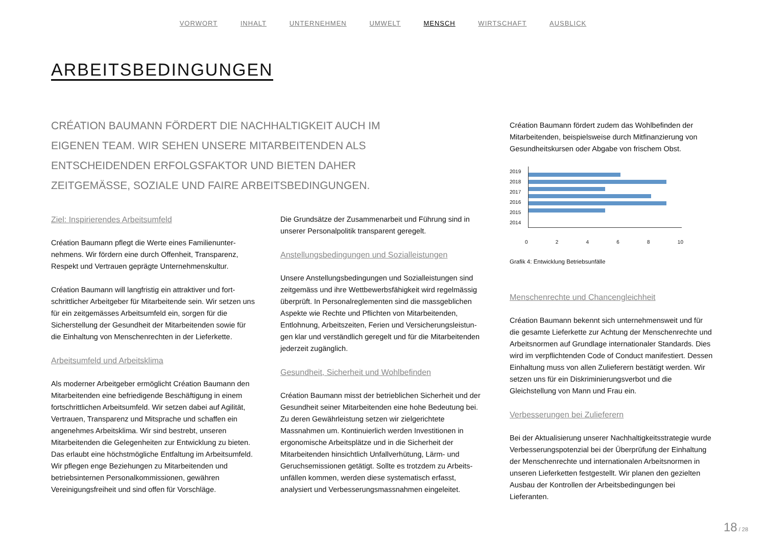VORWORT INHALT UNTERNEHMEN UMWELT MENSCH WIRTSCHAFT AUSBLICK
ARBEITSBEDINGUNGEN
CRÉATION BAUMANN FÖRDERT DIE NACHHALTIGKEIT AUCH IM EIGENEN TEAM. WIR SEHEN UNSERE MITARBEITENDEN ALS ENTSCHEIDENDEN ERFOLGSFAKTOR UND BIETEN DAHER ZEITGEMÄSSE, SOZIALE UND FAIRE ARBEITSBEDINGUNGEN.
Ziel: Inspirierendes Arbeitsumfeld
Création Baumann pflegt die Werte eines Familienunter­nehmens. Wir fördern eine durch Offenheit, Transparenz, Respekt und Vertrauen geprägte Unternehmenskultur.
Création Baumann will langfristig ein attraktiver und fort­schrittlicher Arbeitgeber für Mitarbeitende sein. Wir setzen uns für ein zeitgemässes Arbeitsumfeld ein, sorgen für die Sicherstellung der Gesundheit der Mitarbeitenden sowie für die Einhaltung von Menschenrechten in der Lieferkette.
Arbeitsumfeld und Arbeitsklima
Als moderner Arbeitgeber ermöglicht Création Baumann den Mitarbeitenden eine befriedigende Beschäftigung in einem fortschrittlichen Arbeitsumfeld. Wir setzen dabei auf Agilität, Vertrauen, Transparenz und Mitsprache und schaffen ein angenehmes Arbeitsklima. Wir sind bestrebt, unseren Mitarbeitenden die Gelegenheiten zur Entwicklung zu bieten. Das erlaubt eine höchstmögliche Entfaltung im Arbeitsumfeld. Wir pflegen enge Beziehungen zu Mitarbei­tenden und betriebsinternen Personalkommissionen, ge­währen Vereinigungsfreiheit und sind offen für Vorschläge.
Die Grundsätze der Zusammenarbeit und Führung sind in unserer Personalpolitik transparent geregelt.
Anstellungsbedingungen und Sozialleistungen
Unsere Anstellungsbedingungen und Sozialleistungen sind zeitgemäss und ihre Wettbewerbsfähigkeit wird regelmässig überprüft. In Personalreglementen sind die massgeblichen Aspekte wie Rechte und Pflichten von Mitarbeitenden, Entlohnung, Arbeitszeiten, Ferien und Versicherungsleistun­gen klar und verständlich geregelt und für die Mitarbeiten­den jederzeit zugänglich.
Gesundheit, Sicherheit und Wohlbefinden
Création Baumann misst der betrieblichen Sicherheit und der Gesundheit seiner Mitarbeitenden eine hohe Bedeu­tung bei. Zu deren Gewährleistung setzen wir zielgerichtete Massnahmen um. Kontinuierlich werden Investitionen in ergonomische Arbeitsplätze und in die Sicherheit der Mitarbeitenden hinsichtlich Unfallverhütung, Lärm- und Geruchsemissionen getätigt. Sollte es trotzdem zu Arbeits­unfällen kommen, werden diese systematisch erfasst, analysiert und Verbesserungsmassnahmen eingeleitet.
Création Baumann fördert zudem das Wohlbefinden der Mitarbeitenden, beispielsweise durch Mitfinanzierung von Gesundheitskursen oder Abgabe von frischem Obst.
2019
2018
2017
2016
2015
2014
0 2 4 6 8 10
Grafik 4: Entwicklung Betriebsunfälle
Menschenrechte und Chancengleichheit
Création Baumann bekennt sich unternehmensweit und für die gesamte Lieferkette zur Achtung der Menschenrechte und Arbeitsnormen auf Grundlage internationaler Stan­dards. Dies wird im verpflichtenden Code of Conduct manifestiert. Dessen Einhaltung muss von allen Zulieferern bestätigt werden. Wir setzen uns für ein Diskriminierungs­verbot und die Gleichstellung von Mann und Frau ein.
Verbesserungen bei Zulieferern
Bei der Aktualisierung unserer Nachhaltigkeitsstrategie wurde Verbesserungspotenzial bei der Überprüfung der Einhaltung der Menschenrechte und internationalen Arbeitsnormen in unseren Lieferketten festgestellt. Wir planen den gezielten Ausbau der Kontrollen der Arbeits­bedingungen bei Lieferanten.
18 / 28